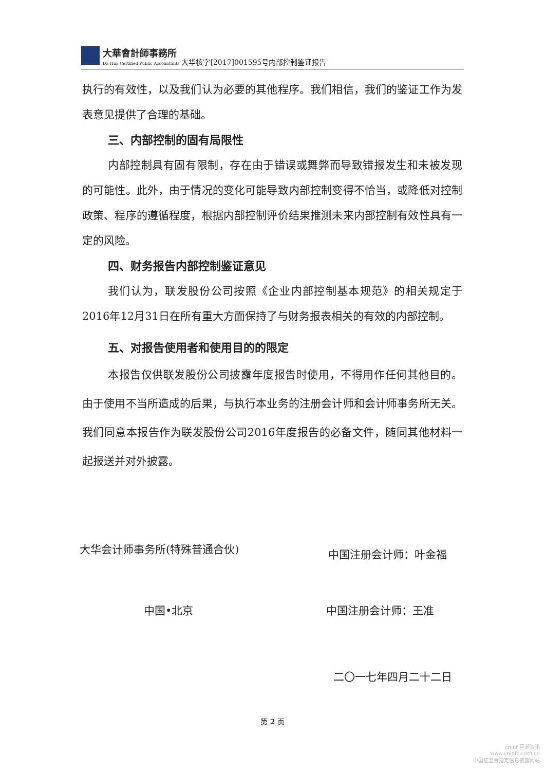大華會計師事務所
Da Hua Certified Public Accountants
大华核字[2017]001595号内部控制鉴证报告
执行的有效性，以及我们认为必要的其他程序。我们相信，我们的鉴证工作为发表意见提供了合理的基础。
三、内部控制的固有局限性
内部控制具有固有限制，存在由于错误或舞弊而导致错报发生和未被发现的可能性。此外，由于情况的变化可能导致内部控制变得不恰当，或降低对控制政策、程序的遵循程度，根据内部控制评价结果推测未来内部控制有效性具有一定的风险。
四、财务报告内部控制鉴证意见
我们认为，联发股份公司按照《企业内部控制基本规范》的相关规定于2016年12月31日在所有重大方面保持了与财务报表相关的有效的内部控制。
五、对报告使用者和使用目的的限定
本报告仅供联发股份公司披露年度报告时使用，不得用作任何其他目的。由于使用不当所造成的后果，与执行本业务的注册会计师和会计师事务所无关。我们同意本报告作为联发股份公司2016年度报告的必备文件，随同其他材料一起报送并对外披露。
大华会计师事务所(特殊普通合伙) 中国注册会计师：叶金福
中国•北京 中国注册会计师：王准
二〇一七年四月二十二日
第 2 页
cninf 巨潮资讯
www.cninfo.com.cn
中国证监会指定信息披露网站